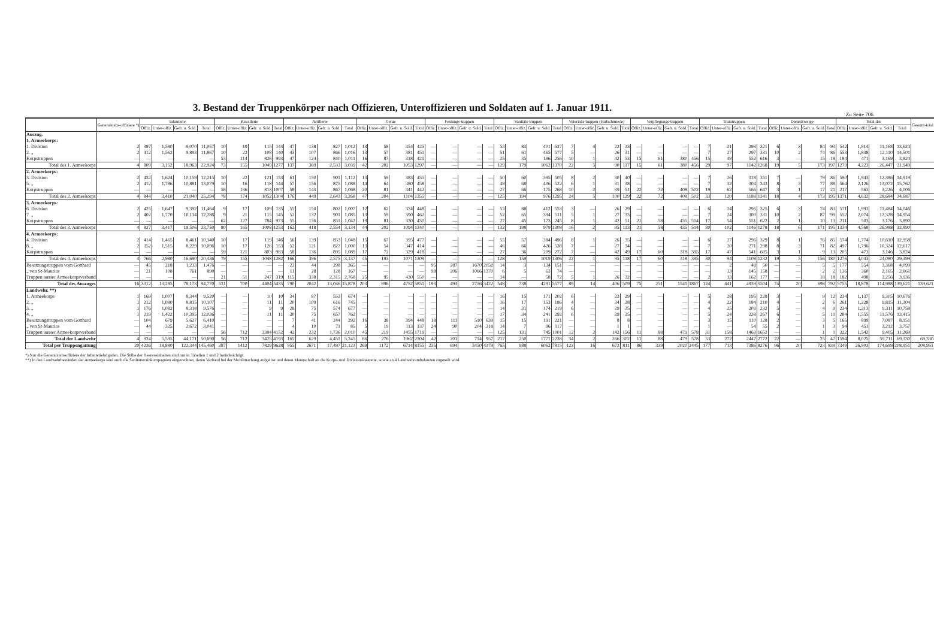3. Bestand der Truppenkörper nach Offizieren, Unteroffizieren und Soldaten auf 1. Januar 1911.
Zu Seite 706.
| | Generalstabs-offiziere *) | Infanterie | | | | Kavallerie | | | | Artillerie | | | | Genie | | | | Festungs-truppen | | | | Sanitäts-truppen | | | | Veterinär-truppen (Hufschmiede) | | | | Verpflegungs-truppen | | | | Traintruppen | | | | Dienstzweige | | | | Total der | | | | Gesamt-total |
| --- | --- | --- | --- | --- | --- | --- | --- | --- | --- | --- | --- | --- | --- | --- | --- | --- | --- | --- | --- | --- | --- | --- | --- | --- | --- | --- | --- | --- | --- | --- | --- | --- | --- | --- | --- | --- | --- | --- | --- | --- | --- | --- | --- | --- | --- | --- |
| | | Offiz. | Unter-offiz. | Gefr. u. Sold. | Total | Offiz. | Unter-offiz. | Gefr. u. Sold. | Total | Offiz. | Unter-offiz. | Gefr. u. Sold. | Total | Offiz. | Unter-offiz. | Gefr. u. Sold. | Total | Offiz. | Unter-offiz. | Gefr. u. Sold. | Total | Offiz. | Unter-offiz. | Gefr. u. Sold. | Total | Offiz. | Unter-offiz. | Gefr. u. Sold. | Total | Offiz. | Unter-offiz. | Gefr. u. Sold. | Total | Offiz. | Unter-offiz. | Gefr. u. Sold. | Total | Offiz. | Unter-offiz. | Gefr. u. Sold. | Total | Offiz. | Unter-offiz. | Gefr. u. Sold. | Total | |
| Auszug. | | | | | | | | | | | | | | | | | | | | | | | | | | | | | | | | | | | | | | | | | | | | | | |
| 1. Armeekorps: | | | | | | | | | | | | | | | | | | | | | | | | | | | | | | | | | | | | | | | | | | | | | | |
| 1. Division | 2 | 397 | 1,590 | 9,070 | 11,057 | 10 | 19 | 115 | 144 | 47 | 138 | 827 | 1,012 | 13 | 58 | 354 | 425 | — | — | — | — | 53 | 83 | 401 | 537 | 7 | 4 | 22 | 33 | — | — | — | — | 7 | 21 | 293 | 321 | 6 | 3 | 84 | 93 | 542 | 1,914 | 11,168 | 13,624 | |
| 2. „ | 2 | 412 | 1,562 | 9,893 | 11,867 | 10 | 22 | 108 | 140 | 43 | 107 | 866 | 1,016 | 13 | 57 | 381 | 451 | — | — | — | — | 51 | 61 | 465 | 577 | 5 | — | 26 | 31 | — | — | — | — | 7 | 27 | 297 | 331 | 10 | 2 | 74 | 86 | 553 | 1,838 | 12,110 | 14,501 | |
| Korpstruppen | — | — | — | — | — | 53 | 114 | 826 | 993 | 47 | 124 | 840 | 1,011 | 16 | 87 | 318 | 421 | — | — | — | — | 25 | 35 | 196 | 256 | 10 | 1 | 42 | 53 | 15 | 61 | 380 | 456 | 15 | 49 | 552 | 616 | 3 | — | 15 | 18 | 184 | 471 | 3,169 | 3,824 | |
| Total des 1. Armeekorps | 4 | 809 | 3,152 | 18,963 | 22,924 | 73 | 155 | 1049 | 1277 | 137 | 369 | 2,533 | 3,039 | 42 | 202 | 1053 | 1297 | — | — | — | — | 129 | 179 | 1062 | 1370 | 22 | 5 | 90 | 117 | 15 | 61 | 380 | 456 | 29 | 97 | 1142 | 1268 | 19 | 5 | 173 | 197 | 1279 | 4,223 | 26,447 | 31,949 | |
| 2. Armeekorps: | | | | | | | | | | | | | | | | | | | | | | | | | | | | | | | | | | | | | | | | | | | | | | |
| 3. Division | 2 | 432 | 1,624 | 10,159 | 12,215 | 10 | 22 | 121 | 153 | 61 | 150 | 901 | 1,112 | 13 | 59 | 383 | 455 | — | — | — | — | 50 | 60 | 395 | 505 | 8 | 2 | 30 | 40 | — | — | — | — | 7 | 26 | 318 | 351 | 7 | — | 79 | 86 | 590 | 1,943 | 12,386 | 14,919 | |
| 5. „ | 2 | 412 | 1,786 | 10,881 | 13,079 | 10 | 16 | 118 | 144 | 57 | 156 | 875 | 1,088 | 14 | 64 | 380 | 458 | — | — | — | — | 48 | 68 | 406 | 522 | 6 | 1 | 31 | 38 | — | — | — | — | 7 | 32 | 304 | 343 | 8 | 3 | 77 | 88 | 564 | 2,126 | 13,072 | 15,762 | |
| Korpstruppen | — | — | — | — | — | 58 | 136 | 813 | 1007 | 58 | 143 | 867 | 1,068 | 20 | 81 | 341 | 442 | — | — | — | — | 27 | 66 | 175 | 268 | 10 | 2 | 39 | 51 | 22 | 72 | 408 | 502 | 19 | 62 | 566 | 647 | 3 | 1 | 17 | 21 | 217 | 563 | 3,226 | 4,006 | |
| Total des 2. Armeekorps | 4 | 844 | 3,410 | 21,040 | 25,294 | 78 | 174 | 1052 | 1304 | 176 | 449 | 2,643 | 3,268 | 47 | 204 | 1104 | 1355 | — | — | — | — | 125 | 194 | 976 | 1295 | 24 | 5 | 100 | 129 | 22 | 72 | 408 | 502 | 33 | 120 | 1188 | 1341 | 18 | 4 | 173 | 195 | 1371 | 4,632 | 28,684 | 34,687 | |
| 3. Armeekorps: | | | | | | | | | | | | | | | | | | | | | | | | | | | | | | | | | | | | | | | | | | | | | | |
| 6. Division | 2 | 425 | 1,647 | 9,392 | 11,464 | 9 | 17 | 109 | 135 | 55 | 150 | 802 | 1,007 | 12 | 62 | 374 | 448 | — | — | — | — | 53 | 88 | 412 | 553 | 3 | — | 26 | 29 | — | — | — | — | 6 | 24 | 295 | 325 | 6 | 3 | 74 | 83 | 571 | 1,991 | 11,484 | 14,046 | |
| 7. „ | 2 | 402 | 1,770 | 10,114 | 12,286 | 9 | 21 | 115 | 145 | 52 | 132 | 901 | 1,085 | 13 | 59 | 390 | 462 | — | — | — | — | 52 | 65 | 394 | 511 | 5 | 1 | 27 | 33 | — | — | — | — | 7 | 24 | 300 | 331 | 10 | 2 | 87 | 99 | 552 | 2,074 | 12,328 | 14,954 | |
| Korpstruppen | — | — | — | — | — | 62 | 127 | 784 | 973 | 55 | 136 | 851 | 1,042 | 19 | 81 | 330 | 430 | — | — | — | — | 27 | 45 | 173 | 245 | 8 | 1 | 42 | 51 | 21 | 58 | 435 | 514 | 17 | 54 | 551 | 622 | 2 | 1 | 10 | 13 | 211 | 503 | 3,176 | 3,890 | |
| Total des 3. Armeekorps | 4 | 827 | 3,417 | 19,506 | 23,750 | 80 | 165 | 1008 | 1253 | 162 | 418 | 2,554 | 3,134 | 44 | 202 | 1094 | 1340 | — | — | — | — | 132 | 198 | 979 | 1309 | 16 | 2 | 95 | 113 | 21 | 58 | 435 | 514 | 30 | 102 | 1146 | 1278 | 18 | 6 | 171 | 195 | 1334 | 4,568 | 26,988 | 32,890 | |
| 4. Armeekorps: | | | | | | | | | | | | | | | | | | | | | | | | | | | | | | | | | | | | | | | | | | | | | | |
| 4. Division | 2 | 414 | 1,465 | 8,461 | 10,340 | 10 | 17 | 119 | 146 | 56 | 139 | 853 | 1,048 | 15 | 67 | 395 | 477 | — | — | — | — | 55 | 57 | 384 | 496 | 8 | 1 | 26 | 35 | — | — | — | — | 6 | 27 | 296 | 329 | 8 | 1 | 76 | 85 | 574 | 1,774 | 10,610 | 12,958 | |
| 8. „ | 2 | 352 | 1,515 | 8,229 | 10,096 | 10 | 17 | 126 | 153 | 52 | 121 | 827 | 1,000 | 13 | 54 | 347 | 414 | — | — | — | — | 46 | 66 | 426 | 538 | 7 | — | 27 | 34 | — | — | — | — | 7 | 20 | 271 | 298 | 8 | 3 | 71 | 82 | 497 | 1,796 | 10,324 | 12,617 | |
| Korpstruppen | — | — | — | — | — | 59 | 121 | 803 | 983 | 58 | 136 | 895 | 1,089 | 17 | 72 | 329 | 418 | — | — | — | — | 27 | 36 | 209 | 272 | 7 | — | 42 | 49 | 17 | 60 | 318 | 395 | 17 | 47 | 541 | 605 | 3 | 1 | 9 | 13 | 205 | 473 | 3,146 | 3,824 | |
| Total des 4. Armeekorps | 4 | 766 | 2,980 | 16,690 | 20,436 | 79 | 155 | 1048 | 1282 | 166 | 396 | 2,575 | 3,137 | 45 | 193 | 1071 | 1309 | — | — | — | — | 128 | 159 | 1019 | 1306 | 22 | 1 | 95 | 118 | 17 | 60 | 318 | 395 | 30 | 94 | 1108 | 1232 | 19 | 5 | 156 | 180 | 1276 | 4,043 | 24,080 | 29,399 | |
| Besatzungstruppen vom Gotthard | — | 45 | 218 | 1,213 | 1,476 | — | — | — | — | 23 | 44 | 298 | 365 | — | — | — | — | 95 | 287 | 1670 | 2052 | 14 | 3 | 134 | 151 | — | — | — | — | — | — | — | — | — | 2 | 48 | 50 | — | — | 5 | 5 | 177 | 554 | 3,368 | 4,099 | |
| „ von St-Maurice | — | 21 | 108 | 761 | 890 | — | — | — | — | 11 | 28 | 128 | 167 | — | — | — | — | 98 | 206 | 1066 | 1370 | 6 | 5 | 63 | 74 | — | — | — | — | — | — | — | — | — | 13 | 145 | 158 | — | — | 2 | 2 | 136 | 360 | 2,165 | 2,661 | |
| Truppen ausser Armeekorpsverband | — | — | — | — | — | 21 | 51 | 247 | 319 | 115 | 338 | 2,315 | 2,768 | 25 | 95 | 430 | 550 | — | — | — | — | 14 | — | 58 | 72 | 5 | 1 | 26 | 32 | — | — | — | — | 2 | 13 | 162 | 177 | — | — | 18 | 18 | 182 | 498 | 3,256 | 3,936 | |
| Total des Auszuges | 16 | 3312 | 13,285 | 78,173 | 94,770 | 331 | 700 | 4404 | 5435 | 790 | 2042 | 13,046 | 15,878 | 203 | 896 | 4752 | 5851 | 193 | 493 | 2736 | 3422 | 548 | 738 | 4291 | 5577 | 89 | 14 | 406 | 509 | 75 | 251 | 1541 | 1867 | 124 | 441 | 4939 | 5504 | 74 | 20 | 698 | 792 | 5755 | 18,878 | 114,988 | 139,621 | 139,621 |
| Landwehr. **) | | | | | | | | | | | | | | | | | | | | | | | | | | | | | | | | | | | | | | | | | | | | | | |
| 1. Armeekorps | 1 | 169 | 1,007 | 8,344 | 9,520 | — | — | 10 | 10 | 34 | 87 | 553 | 674 | — | — | — | — | — | — | — | — | 16 | 15 | 171 | 202 | 6 | — | 23 | 29 | — | — | — | — | 5 | 28 | 195 | 228 | 3 | — | 9 | 12 | 234 | 1,137 | 9,305 | 10,676 | |
| 2. „ | 1 | 212 | 1,080 | 8,815 | 10,107 | — | — | 11 | 11 | 20 | 109 | 616 | 745 | — | — | — | — | — | — | — | — | 16 | 17 | 153 | 186 | 4 | — | 34 | 38 | — | — | — | — | 4 | 22 | 184 | 210 | 4 | — | 2 | 6 | 261 | 1,228 | 9,815 | 11,304 | |
| 3. „ | 1 | 176 | 1,082 | 8,318 | 9,576 | — | — | 9 | 9 | 28 | 75 | 574 | 677 | — | — | — | — | — | — | — | — | 14 | 31 | 174 | 219 | 6 | — | 29 | 35 | — | — | — | — | 4 | 25 | 203 | 232 | 5 | — | 4 | 9 | 234 | 1,213 | 9,311 | 10,758 | |
| 4. „ | 1 | 219 | 1,422 | 10,395 | 12,036 | — | — | 11 | 11 | 30 | 75 | 657 | 762 | — | — | — | — | — | — | — | — | 17 | 34 | 241 | 292 | 6 | — | 29 | 35 | — | — | — | — | 5 | 24 | 238 | 267 | 6 | — | 5 | 11 | 284 | 1,555 | 11,576 | 13,415 | |
| Besatzungstruppen vom Gotthard | — | 104 | 679 | 5,627 | 6,410 | — | — | — | — | 7 | 41 | 244 | 292 | 16 | 38 | 394 | 448 | 18 | 111 | 510 | 639 | 15 | 15 | 191 | 221 | — | — | 8 | 8 | — | — | — | — | 3 | 15 | 110 | 128 | 2 | — | 3 | 5 | 165 | 899 | 7,087 | 8,151 | |
| „ von St-Maurice | — | 44 | 325 | 2,672 | 3,041 | — | — | — | — | 4 | 10 | 71 | 85 | 5 | 19 | 113 | 137 | 24 | 90 | 204 | 318 | 14 | 7 | 96 | 117 | — | — | 1 | 1 | — | — | — | — | 1 | — | 54 | 55 | 2 | — | 1 | 3 | 94 | 451 | 3,212 | 3,757 | |
| Truppen ausser Armeekorpsverband | — | — | — | — | — | 56 | 712 | 3384 | 4152 | 42 | 232 | 1,736 | 2,010 | 45 | 219 | 1455 | 1719 | — | — | — | — | 125 | 131 | 745 | 1001 | 12 | 2 | 142 | 156 | 11 | 88 | 479 | 578 | 31 | 158 | 1463 | 1652 | — | — | 1 | 1 | 322 | 1,542 | 9,405 | 11,269 | |
| Total der Landwehr | 4 | 924 | 5,595 | 44,171 | 50,690 | 56 | 712 | 3425 | 4193 | 165 | 629 | 4,451 | 5,245 | 66 | 276 | 1962 | 2304 | 42 | 201 | 714 | 957 | 217 | 250 | 1771 | 2238 | 34 | 2 | 266 | 302 | 11 | 88 | 479 | 578 | 53 | 272 | 2447 | 2772 | 22 | — | 25 | 47 | 1594 | 8,025 | 59,711 | 69,330 | 69,330 |
| Total per Truppengattung | 20 | 4236 | 18,880 | 122,344 | 145,460 | 387 | 1412 | 7829 | 9628 | 955 | 2671 | 17,497 | 21,123 | 269 | 1172 | 6714 | 8155 | 235 | 694 | 3450 | 4379 | 765 | 988 | 6062 | 7815 | 123 | 16 | 672 | 811 | 86 | 339 | 2020 | 2445 | 177 | 713 | 7386 | 8276 | 96 | 20 | 723 | 839 | 7349 | 26,903 | 174,699 | 208,951 | 208,951 |
*) Nur die Generalstabsoffiziere der Infanteriebrigaden. Die Stäbe der Heereseinheiten sind nur in Tabellen 1 und 2 berücksichtigt.
**) In den Landwehrbeständen der Armeekorps sind auch die Sanitätstrainkompagnien eingerechnet, deren Verband bei der Mobilmachung aufgelöst und deren Mannschaft an die Korps- und Divisionslazarette, sowie an 4 Landwehrambulanzen zugeteilt wird.